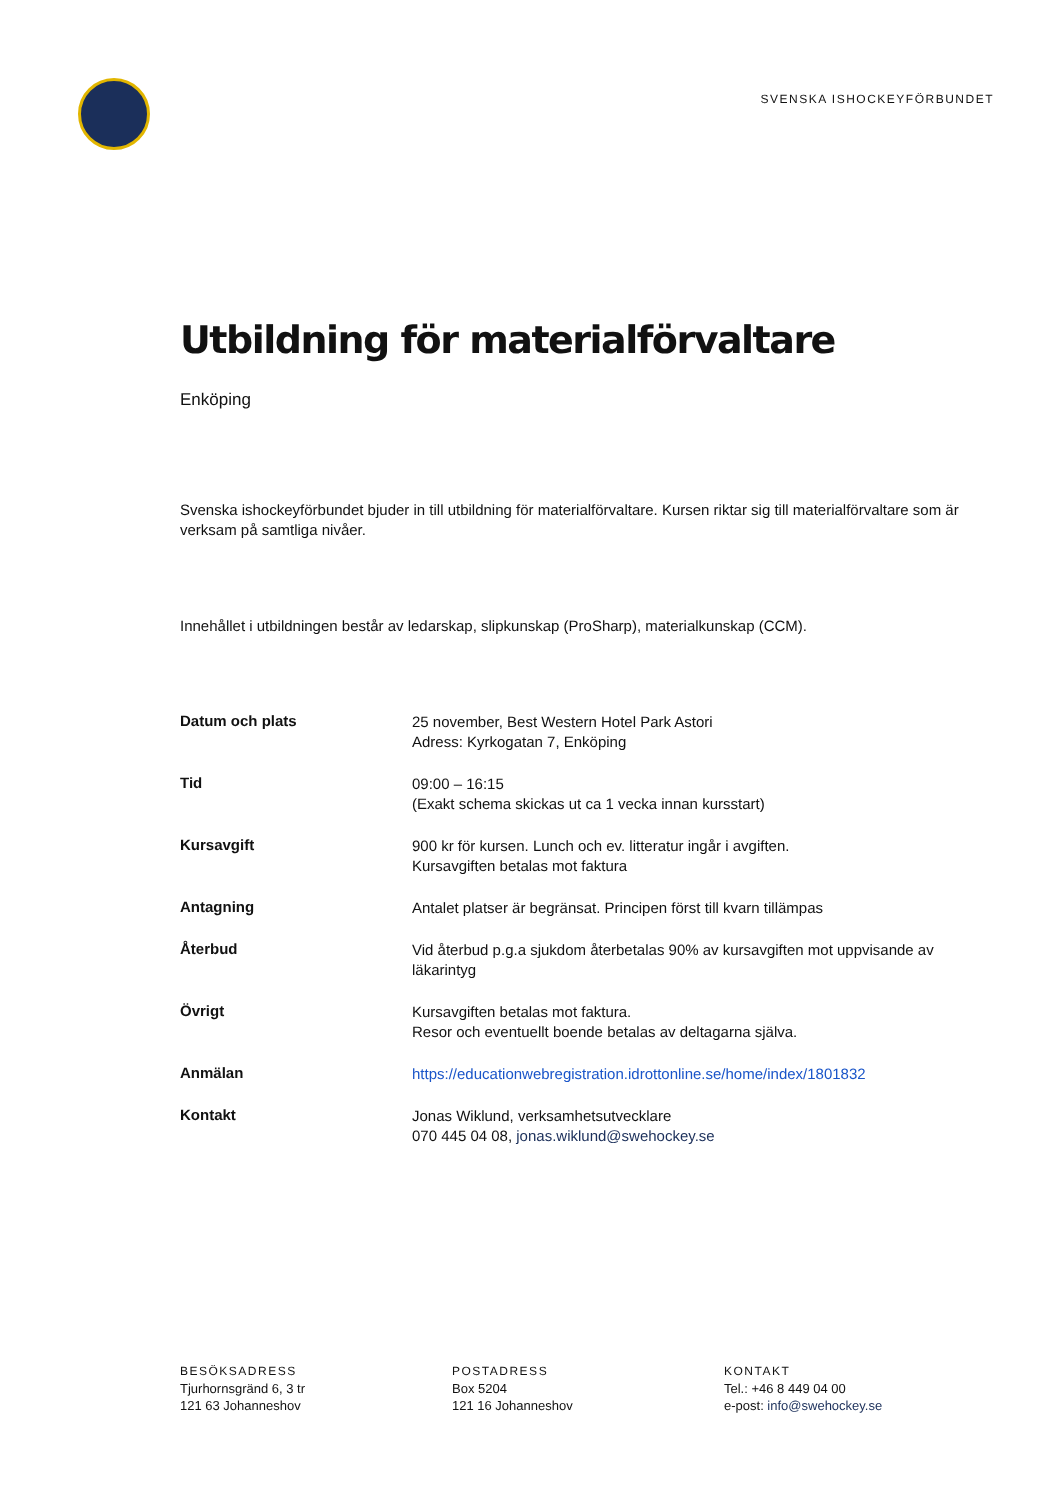SVENSKA ISHOCKEYFÖRBUNDET
Utbildning för materialförvaltare
Enköping
Svenska ishockeyförbundet bjuder in till utbildning för materialförvaltare. Kursen riktar sig till materialförvaltare som är verksam på samtliga nivåer.
Innehållet i utbildningen består av ledarskap, slipkunskap (ProSharp), materialkunskap (CCM).
| Datum och plats | 25 november, Best Western Hotel Park Astori Adress: Kyrkogatan 7, Enköping |
| Tid | 09:00 – 16:15 (Exakt schema skickas ut ca 1 vecka innan kursstart) |
| Kursavgift | 900 kr för kursen. Lunch och ev. litteratur ingår i avgiften. Kursavgiften betalas mot faktura |
| Antagning | Antalet platser är begränsat. Principen först till kvarn tillämpas |
| Återbud | Vid återbud p.g.a sjukdom återbetalas 90% av kursavgiften mot uppvisande av läkarintyg |
| Övrigt | Kursavgiften betalas mot faktura. Resor och eventuellt boende betalas av deltagarna själva. |
| Anmälan | https://educationwebregistration.idrottonline.se/home/index/1801832 |
| Kontakt | Jonas Wiklund, verksamhetsutvecklare 070 445 04 08, jonas.wiklund@swehockey.se |
BESÖKSADRESS
Tjurhornsgränd 6, 3 tr
121 63 Johanneshov
POSTADRESS
Box 5204
121 16 Johanneshov
KONTAKT
Tel.: +46 8 449 04 00
e-post: info@swehockey.se